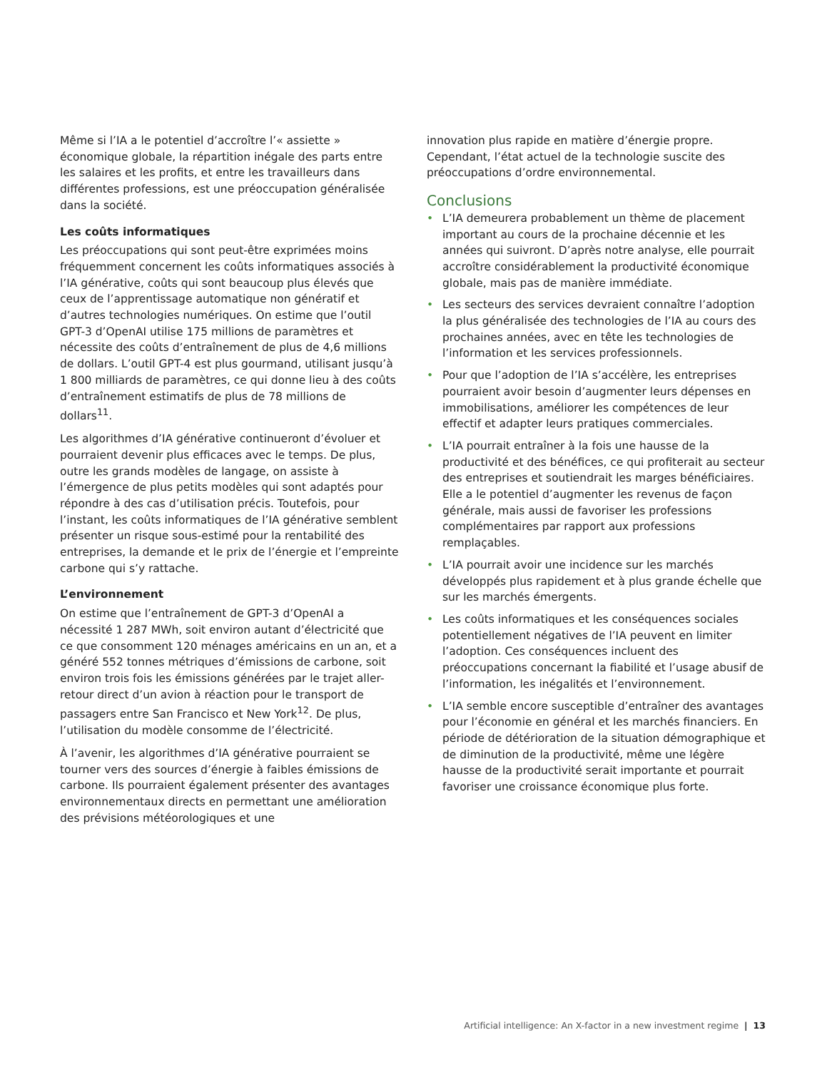Même si l’IA a le potentiel d’accroître l’« assiette » économique globale, la répartition inégale des parts entre les salaires et les profits, et entre les travailleurs dans différentes professions, est une préoccupation généralisée dans la société.
Les coûts informatiques
Les préoccupations qui sont peut-être exprimées moins fréquemment concernent les coûts informatiques associés à l’IA générative, coûts qui sont beaucoup plus élevés que ceux de l’apprentissage automatique non génératif et d’autres technologies numériques. On estime que l’outil GPT-3 d’OpenAI utilise 175 millions de paramètres et nécessite des coûts d’entraînement de plus de 4,6 millions de dollars. L’outil GPT-4 est plus gourmand, utilisant jusqu’à 1 800 milliards de paramètres, ce qui donne lieu à des coûts d’entraînement estimatifs de plus de 78 millions de dollars<sup>11</sup>.
Les algorithmes d’IA générative continueront d’évoluer et pourraient devenir plus efficaces avec le temps. De plus, outre les grands modèles de langage, on assiste à l’émergence de plus petits modèles qui sont adaptés pour répondre à des cas d’utilisation précis. Toutefois, pour l’instant, les coûts informatiques de l’IA générative semblent présenter un risque sous-estimé pour la rentabilité des entreprises, la demande et le prix de l’énergie et l’empreinte carbone qui s’y rattache.
L’environnement
On estime que l’entraînement de GPT-3 d’OpenAI a nécessité 1 287 MWh, soit environ autant d’électricité que ce que consomment 120 ménages américains en un an, et a généré 552 tonnes métriques d’émissions de carbone, soit environ trois fois les émissions générées par le trajet aller-retour direct d’un avion à réaction pour le transport de passagers entre San Francisco et New York<sup>12</sup>. De plus, l’utilisation du modèle consomme de l’électricité.
À l’avenir, les algorithmes d’IA générative pourraient se tourner vers des sources d’énergie à faibles émissions de carbone. Ils pourraient également présenter des avantages environnementaux directs en permettant une amélioration des prévisions météorologiques et une
innovation plus rapide en matière d’énergie propre. Cependant, l’état actuel de la technologie suscite des préoccupations d’ordre environnemental.
Conclusions
• L’IA demeurera probablement un thème de placement important au cours de la prochaine décennie et les années qui suivront. D’après notre analyse, elle pourrait accroître considérablement la productivité économique globale, mais pas de manière immédiate.
• Les secteurs des services devraient connaître l’adoption la plus généralisée des technologies de l’IA au cours des prochaines années, avec en tête les technologies de l’information et les services professionnels.
• Pour que l’adoption de l’IA s’accélère, les entreprises pourraient avoir besoin d’augmenter leurs dépenses en immobilisations, améliorer les compétences de leur effectif et adapter leurs pratiques commerciales.
• L’IA pourrait entraîner à la fois une hausse de la productivité et des bénéfices, ce qui profiterait au secteur des entreprises et soutiendrait les marges bénéficiaires. Elle a le potentiel d’augmenter les revenus de façon générale, mais aussi de favoriser les professions complémentaires par rapport aux professions remplaçables.
• L’IA pourrait avoir une incidence sur les marchés développés plus rapidement et à plus grande échelle que sur les marchés émergents.
• Les coûts informatiques et les conséquences sociales potentiellement négatives de l’IA peuvent en limiter l’adoption. Ces conséquences incluent des préoccupations concernant la fiabilité et l’usage abusif de l’information, les inégalités et l’environnement.
• L’IA semble encore susceptible d’entraîner des avantages pour l’économie en général et les marchés financiers. En période de détérioration de la situation démographique et de diminution de la productivité, même une légère hausse de la productivité serait importante et pourrait favoriser une croissance économique plus forte.
Artificial intelligence: An X-factor in a new investment regime | 13